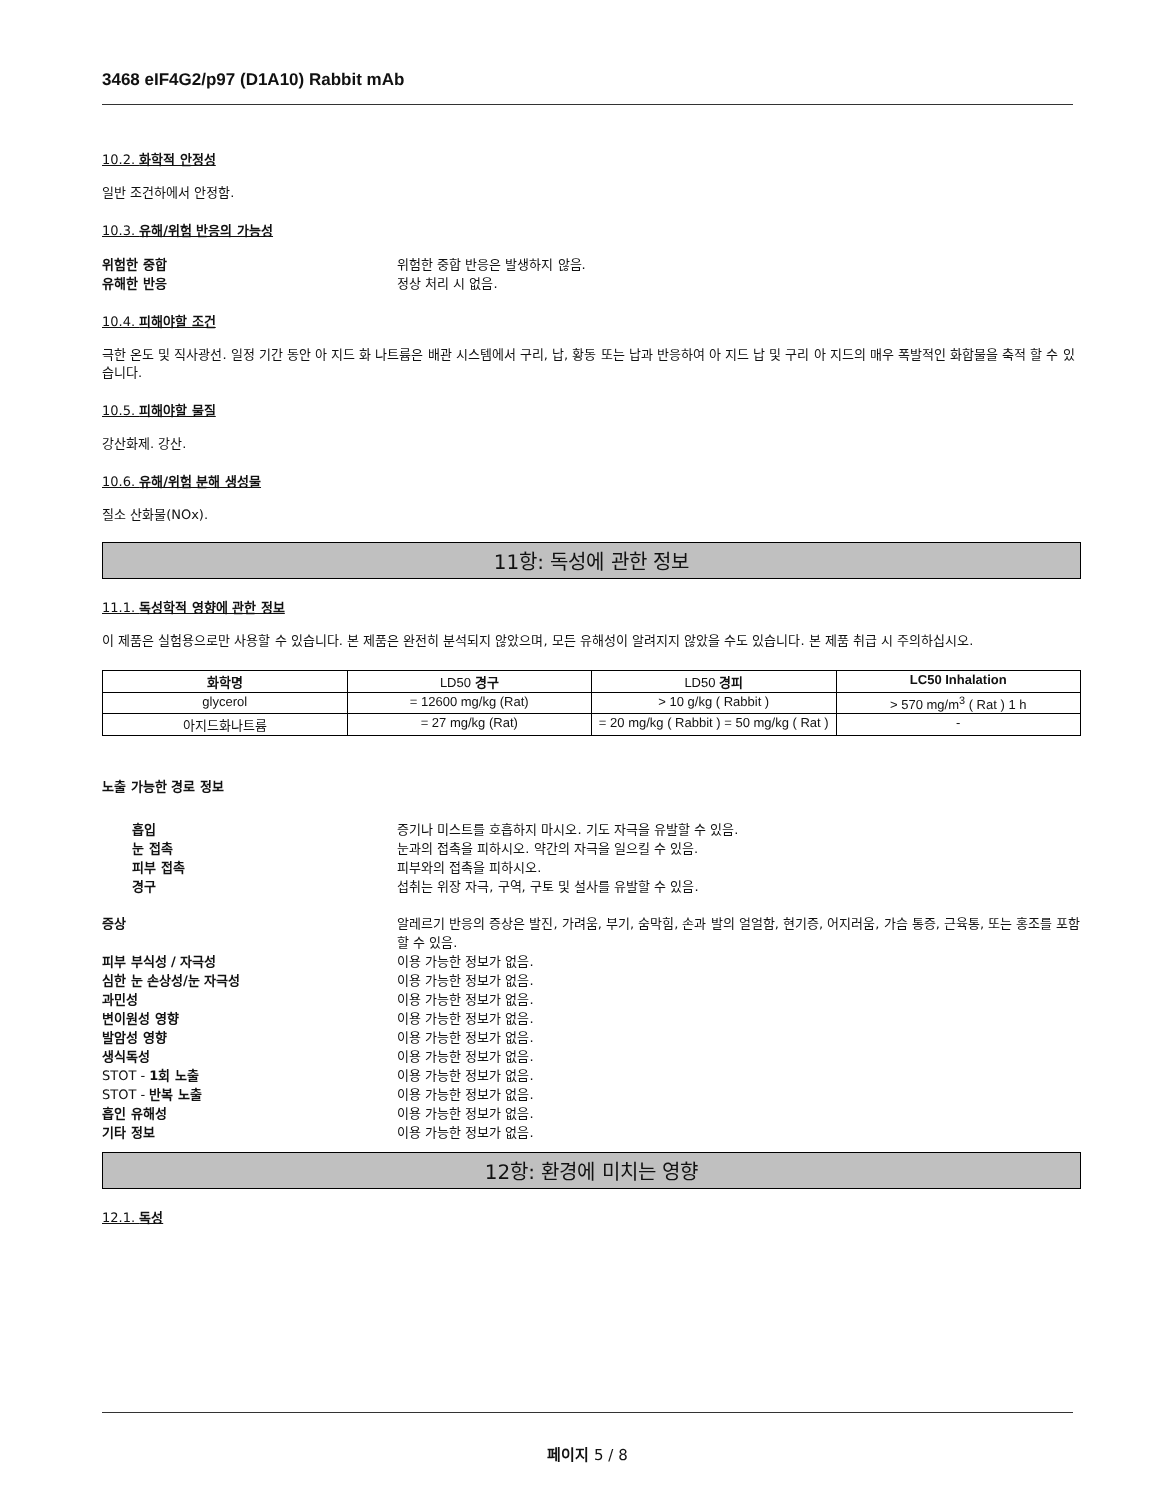3468 eIF4G2/p97 (D1A10) Rabbit mAb
10.2. 화학적 안정성
일반 조건하에서 안정함.
10.3. 유해/위험 반응의 가능성
위험한 중합 위험한 중합 반응은 발생하지 않음.
유해한 반응 정상 처리 시 없음.
10.4. 피해야할 조건
극한 온도 및 직사광선. 일정 기간 동안 아 지드 화 나트륨은 배관 시스템에서 구리, 납, 황동 또는 납과 반응하여 아 지드 납 및 구리 아 지드의 매우 폭발적인 화합물을 축적 할 수 있습니다.
10.5. 피해야할 물질
강산화제. 강산.
10.6. 유해/위험 분해 생성물
질소 산화물(NOx).
11항: 독성에 관한 정보
11.1. 독성학적 영향에 관한 정보
이 제품은 실험용으로만 사용할 수 있습니다. 본 제품은 완전히 분석되지 않았으며, 모든 유해성이 알려지지 않았을 수도 있습니다. 본 제품 취급 시 주의하십시오.
| 화학명 | LD50 경구 | LD50 경피 | LC50 Inhalation |
| --- | --- | --- | --- |
| glycerol | = 12600 mg/kg (Rat) | > 10 g/kg ( Rabbit ) | > 570 mg/m<sup>3</sup> ( Rat ) 1 h |
| 아지드화나트륨 | = 27 mg/kg (Rat) | = 20 mg/kg ( Rabbit ) = 50 mg/kg ( Rat ) | - |
노출 가능한 경로 정보
흡입 증기나 미스트를 호흡하지 마시오. 기도 자극을 유발할 수 있음.
눈 접촉 눈과의 접촉을 피하시오. 약간의 자극을 일으킬 수 있음.
피부 접촉 피부와의 접촉을 피하시오.
경구 섭취는 위장 자극, 구역, 구토 및 설사를 유발할 수 있음.
증상 알레르기 반응의 증상은 발진, 가려움, 부기, 숨막힘, 손과 발의 얼얼함, 현기증, 어지러움, 가슴 통증, 근육통, 또는 홍조를 포함할 수 있음.
피부 부식성 / 자극성 이용 가능한 정보가 없음.
심한 눈 손상성/눈 자극성 이용 가능한 정보가 없음.
과민성 이용 가능한 정보가 없음.
변이원성 영향 이용 가능한 정보가 없음.
발암성 영향 이용 가능한 정보가 없음.
생식독성 이용 가능한 정보가 없음.
STOT - 1회 노출 이용 가능한 정보가 없음.
STOT - 반복 노출 이용 가능한 정보가 없음.
흡인 유해성 이용 가능한 정보가 없음.
기타 정보 이용 가능한 정보가 없음.
12항: 환경에 미치는 영향
12.1. 독성
페이지 5 / 8